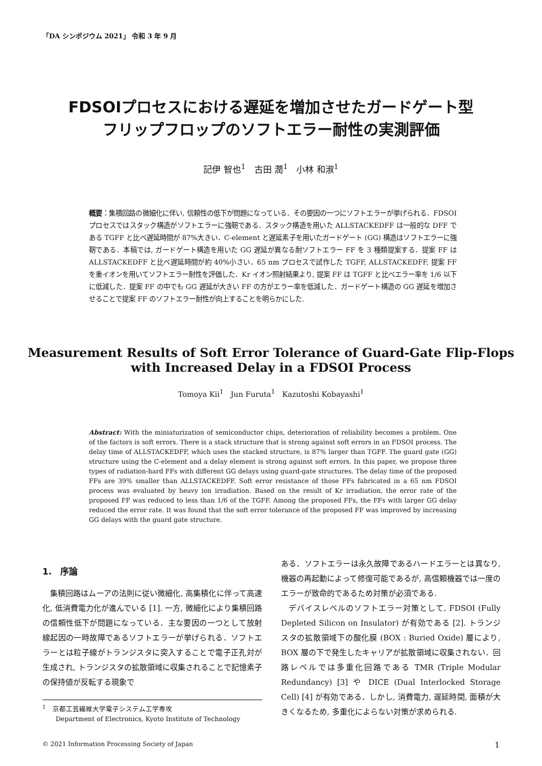「DA シンポジウム 2021」 令和 3 年 9 月
FDSOIプロセスにおける遅延を増加させたガードゲート型
フリップフロップのソフトエラー耐性の実測評価
記伊 智也<sup>1</sup>　古田 潤<sup>1</sup>　小林 和淑<sup>1</sup>
概要：集積回路の微細化に伴い, 信頼性の低下が問題になっている．その要因の一つにソフトエラーが挙げられる．FDSOI プロセスではスタック構造がソフトエラーに強靭である．スタック構造を用いた ALLSTACKEDFF は一般的な DFF である TGFF と比べ遅延時間が 87%大きい．C-element と遅延素子を用いたガードゲート (GG) 構造はソフトエラーに強靭である．本稿では, ガードゲート構造を用いた GG 遅延が異なる耐ソフトエラー FF を 3 種類提案する．提案 FF は ALLSTACKEDFF と比べ遅延時間が約 40%小さい．65 nm プロセスで試作した TGFF, ALLSTACKEDFF, 提案 FF を重イオンを用いてソフトエラー耐性を評価した．Kr イオン照射結果より, 提案 FF は TGFF と比べエラー率を 1/6 以下に低減した．提案 FF の中でも GG 遅延が大きい FF の方がエラー率を低減した．ガードゲート構造の GG 遅延を増加させることで提案 FF のソフトエラー耐性が向上することを明らかにした.
Measurement Results of Soft Error Tolerance of Guard-Gate Flip-Flops
with Increased Delay in a FDSOI Process
Tomoya Kii<sup>1</sup>　Jun Furuta<sup>1</sup>　Kazutoshi Kobayashi<sup>1</sup>
Abstract: With the miniaturization of semiconductor chips, deterioration of reliability becomes a problem. One of the factors is soft errors. There is a stack structure that is strong against soft errors in an FDSOI process. The delay time of ALLSTACKEDFF, which uses the stacked structure, is 87% larger than TGFF. The guard gate (GG) structure using the C-element and a delay element is strong against soft errors. In this paper, we propose three types of radiation-hard FFs with different GG delays using guard-gate structures. The delay time of the proposed FFs are 39% smaller than ALLSTACKEDFF. Soft error resistance of those FFs fabricated in a 65 nm FDSOI process was evaluated by heavy ion irradiation. Based on the result of Kr irradiation, the error rate of the proposed FF was reduced to less than 1/6 of the TGFF. Among the proposed FFs, the FFs with larger GG delay reduced the error rate. It was found that the soft error tolerance of the proposed FF was improved by increasing GG delays with the guard gate structure.
1.　序論
集積回路はムーアの法則に従い微細化, 高集積化に伴って高速化, 低消費電力化が進んでいる [1]. 一方, 微細化により集積回路の信頼性低下が問題になっている．主な要因の一つとして放射線起因の一時故障であるソフトエラーが挙げられる．ソフトエラーとは粒子線がトランジスタに突入することで電子正孔対が生成され, トランジスタの拡散領域に収集されることで記憶素子の保持値が反転する現象で
<sup>1</sup>　京都工芸繊維大学電子システム工学専攻
　　Department of Electronics, Kyoto Institute of Technology
ある．ソフトエラーは永久故障であるハードエラーとは異なり, 機器の再起動によって修復可能であるが, 高信頼機器では一度のエラーが致命的であるため対策が必須である.
デバイスレベルのソフトエラー対策として, FDSOI (Fully Depleted Silicon on Insulator) が有効である [2]. トランジスタの拡散領域下の酸化膜 (BOX : Buried Oxide) 層により, BOX 層の下で発生したキャリアが拡散領域に収集されない．回路レベルでは多重化回路である TMR (Triple Modular Redundancy) [3] や DICE (Dual Interlocked Storage Cell) [4] が有効である．しかし, 消費電力, 遅延時間, 面積が大きくなるため, 多重化によらない対策が求められる.
© 2021 Information Processing Society of Japan 1